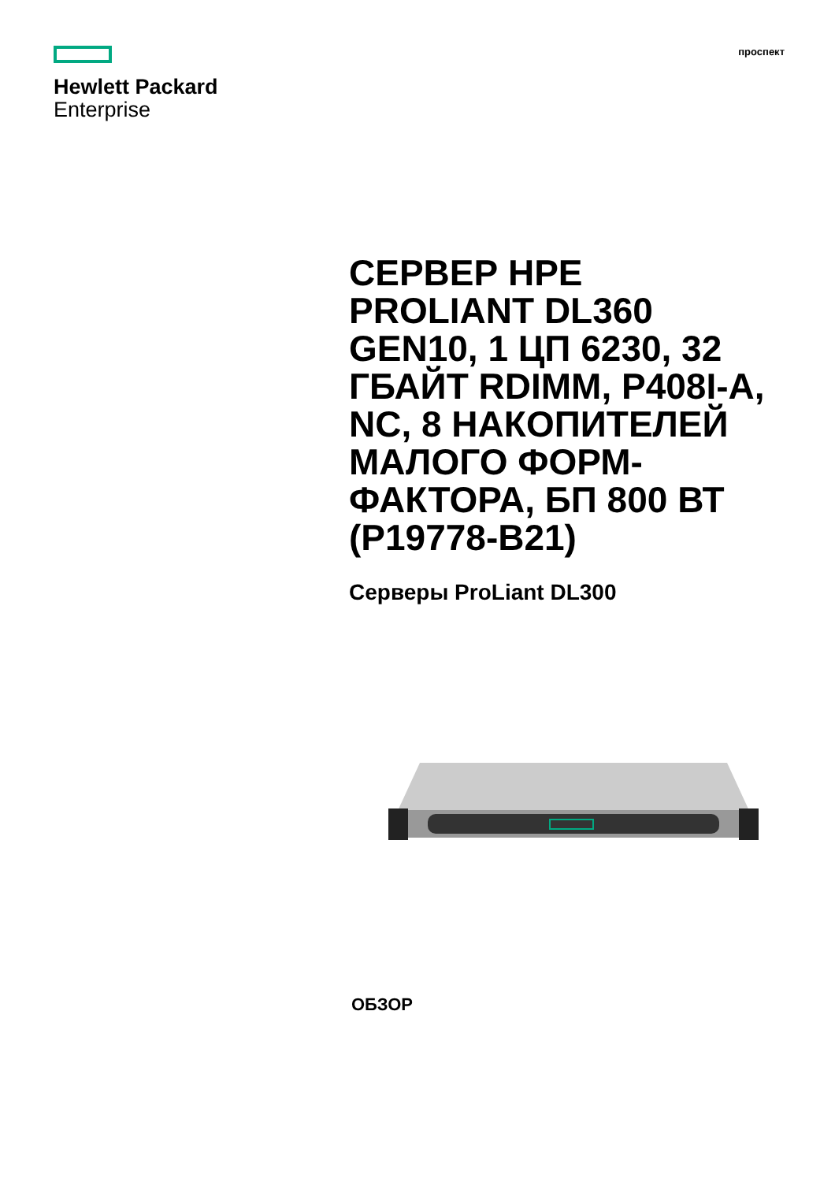Hewlett Packard
Enterprise
проспект
СЕРВЕР HPE PROLIANT DL360 GEN10, 1 ЦП 6230, 32 ГБАЙТ RDIMM, P408I-A, NC, 8 НАКОПИТЕЛЕЙ МАЛОГО ФОРМ-ФАКТОРА, БП 800 ВТ (P19778-B21)
Серверы ProLiant DL300
ОБЗОР